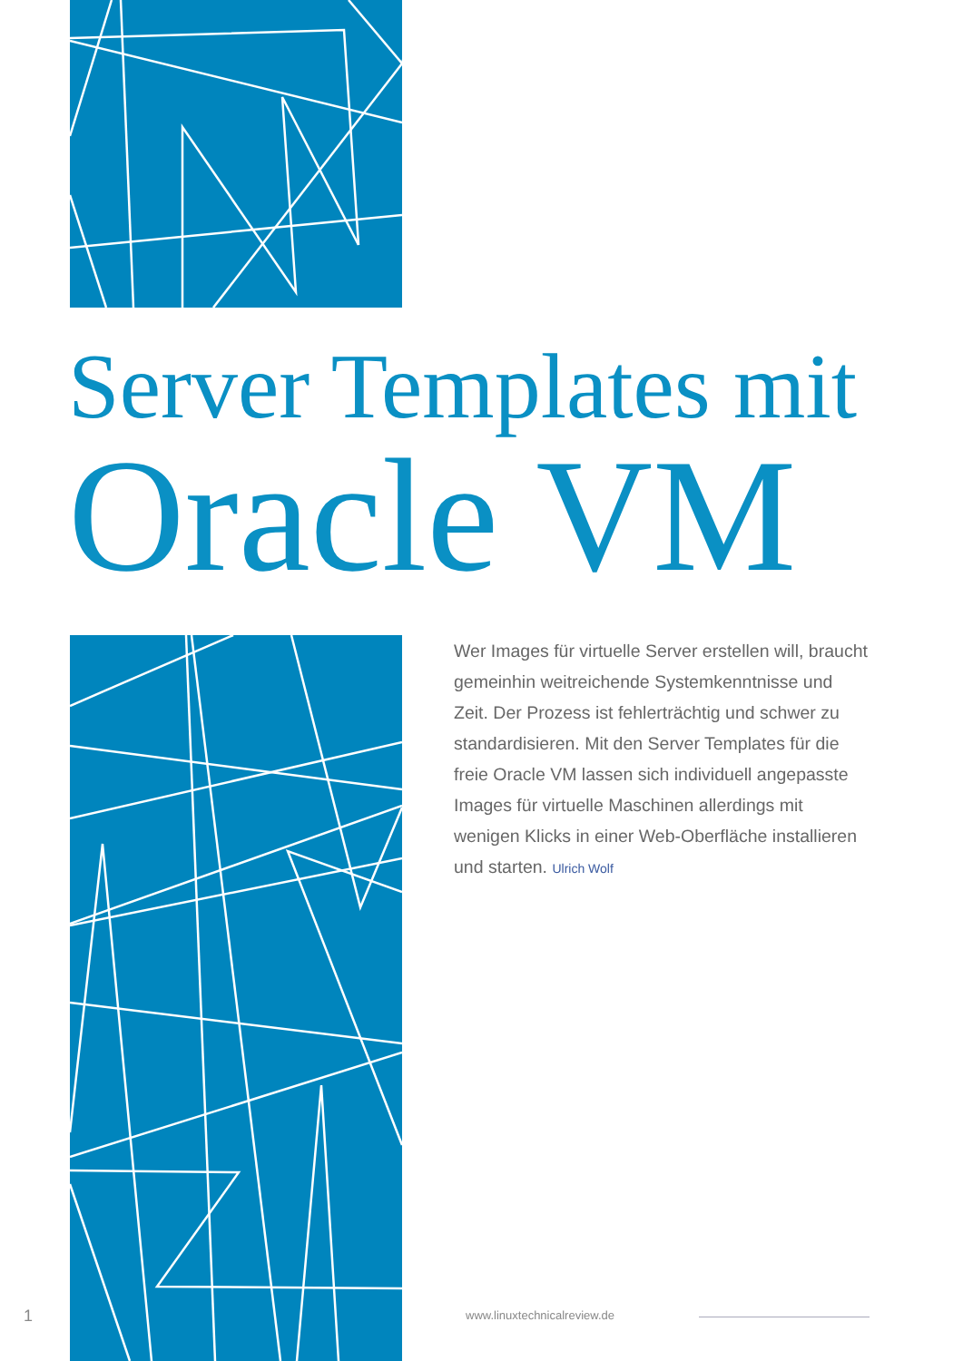Server Templates mit
Oracle VM
Wer Images für virtuelle Server erstellen will, braucht gemeinhin weitreichende Systemkenntnisse und Zeit. Der Prozess ist fehlerträchtig und schwer zu standardisieren. Mit den Server Templates für die freie Oracle VM lassen sich individuell angepasste Images für virtuelle Maschinen allerdings mit wenigen Klicks in einer Web-Oberfläche installieren und starten. Ulrich Wolf
1 www.linuxtechnicalreview.de